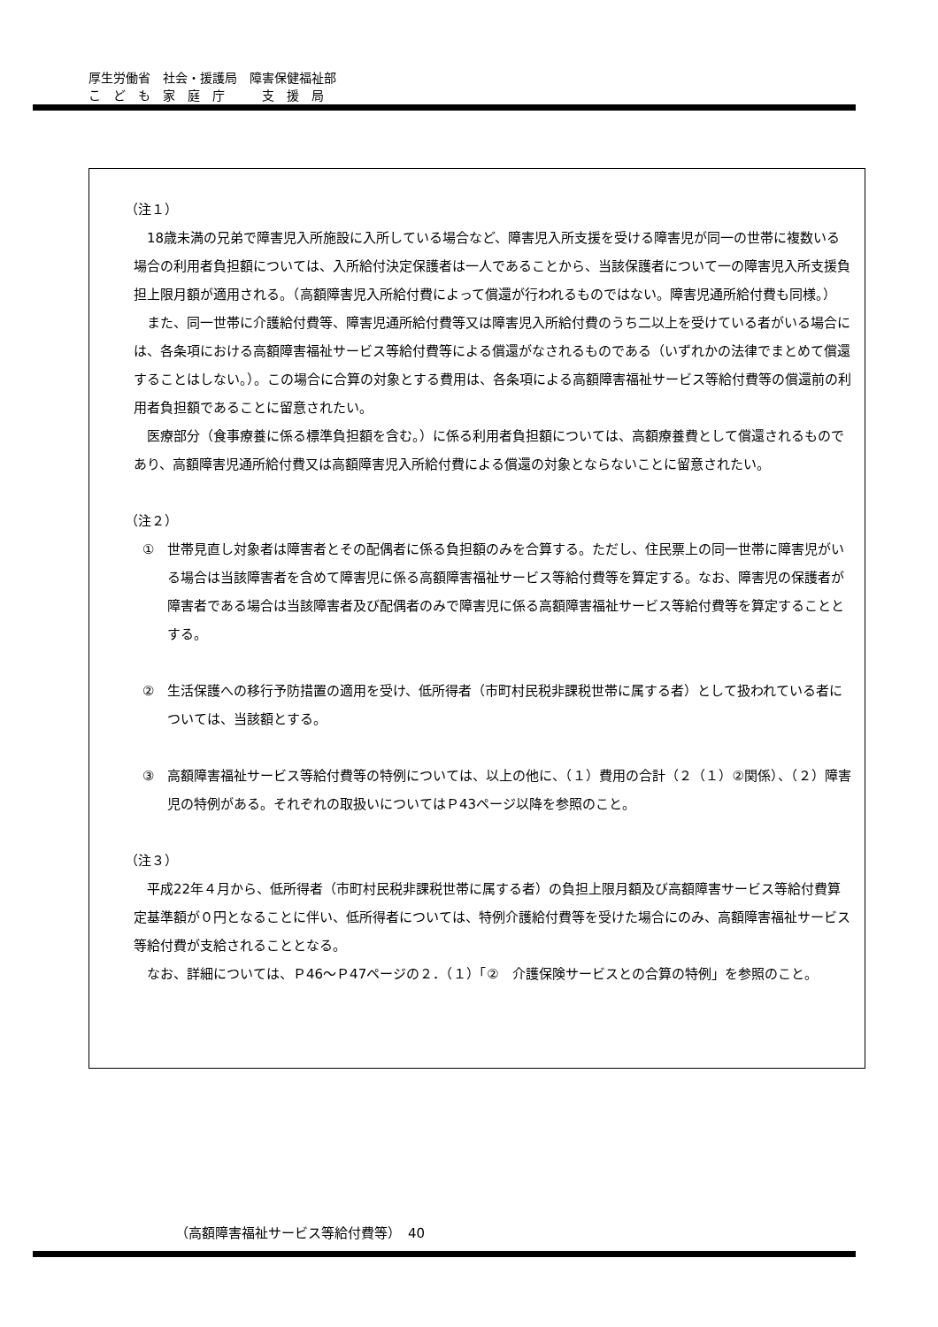厚生労働省　社会・援護局　障害保健福祉部
こ　ど　も　家　庭　庁　　　支　援　局
（注１）
18歳未満の兄弟で障害児入所施設に入所している場合など、障害児入所支援を受ける障害児が同一の世帯に複数いる場合の利用者負担額については、入所給付決定保護者は一人であることから、当該保護者について一の障害児入所支援負担上限月額が適用される。（高額障害児入所給付費によって償還が行われるものではない。障害児通所給付費も同様。）
また、同一世帯に介護給付費等、障害児通所給付費等又は障害児入所給付費のうち二以上を受けている者がいる場合には、各条項における高額障害福祉サービス等給付費等による償還がなされるものである（いずれかの法律でまとめて償還することはしない。）。この場合に合算の対象とする費用は、各条項による高額障害福祉サービス等給付費等の償還前の利用者負担額であることに留意されたい。
医療部分（食事療養に係る標準負担額を含む。）に係る利用者負担額については、高額療養費として償還されるものであり、高額障害児通所給付費又は高額障害児入所給付費による償還の対象とならないことに留意されたい。
（注２）
①　世帯見直し対象者は障害者とその配偶者に係る負担額のみを合算する。ただし、住民票上の同一世帯に障害児がいる場合は当該障害者を含めて障害児に係る高額障害福祉サービス等給付費等を算定する。なお、障害児の保護者が障害者である場合は当該障害者及び配偶者のみで障害児に係る高額障害福祉サービス等給付費等を算定することとする。
②　生活保護への移行予防措置の適用を受け、低所得者（市町村民税非課税世帯に属する者）として扱われている者については、当該額とする。
③　高額障害福祉サービス等給付費等の特例については、以上の他に、（１）費用の合計（２（１）②関係）、（２）障害児の特例がある。それぞれの取扱いについてはＰ43ページ以降を参照のこと。
（注３）
平成22年４月から、低所得者（市町村民税非課税世帯に属する者）の負担上限月額及び高額障害サービス等給付費算定基準額が０円となることに伴い、低所得者については、特例介護給付費等を受けた場合にのみ、高額障害福祉サービス等給付費が支給されることとなる。
なお、詳細については、Ｐ46～Ｐ47ページの２．（１）「②　介護保険サービスとの合算の特例」を参照のこと。
（高額障害福祉サービス等給付費等）　40